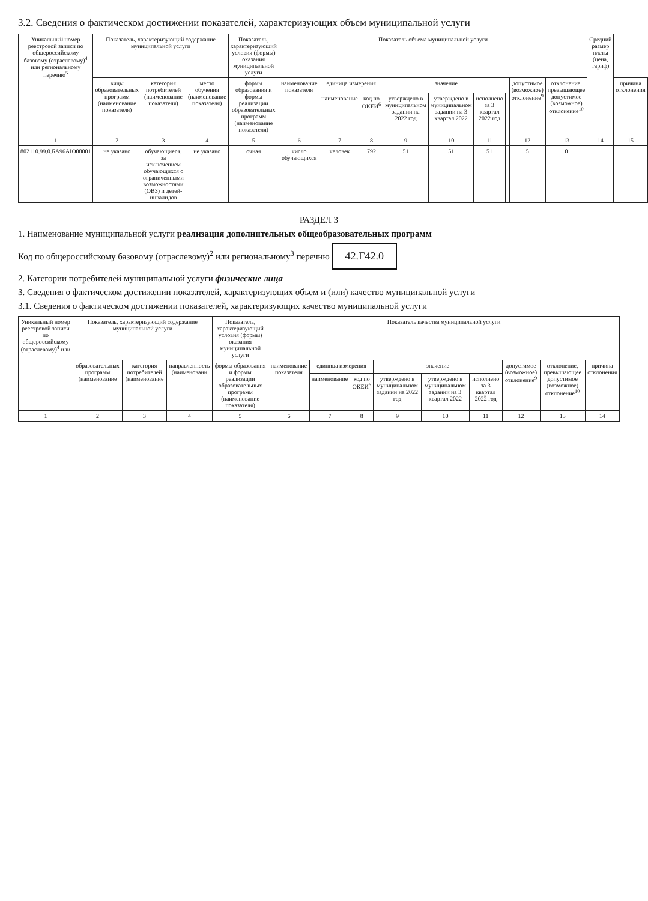3.2. Сведения о фактическом достижении показателей, характеризующих объем муниципальной услуги
| Уникальный номер реестровой записи по общероссийскому базовому (отраслевому)<sup>4</sup> или региональному перечню<sup>5</sup> | Показатель, характеризующий содержание муниципальной услуги | | | Показатель, характеризующий условия (формы) оказания муниципальной услуги | Показатель объема муниципальной услуги | | | | | | | | | Средний размер платы (цена, тариф) | |
| --- | --- | --- | --- | --- | --- | --- | --- | --- | --- | --- | --- | --- | --- | --- | --- |
| | виды образовательных программ (наименование показателя) | категория потребителей (наименование показателя) | место обучения (наименование показателя) | формы образования и формы реализации образовательных программ (наименование показателя) | наименование показателя | единица измерения | | значение | | | | допустимое (возможное) отклонение<sup>9</sup> | отклонение, превышающее допустимое (возможное) отклонение<sup>10</sup> | | причина отклонения |
| | | | | | | наименование | код по ОКЕИ<sup>6</sup> | утверждено в муниципальном задании на 2022 год | утверждено в муниципальном задании на 3 квартал 2022 | исполнено за 3 квартал 2022 год | | | | | |
| 1 | 2 | 3 | 4 | 5 | 6 | 7 | 8 | 9 | 10 | 11 | | 12 | 13 | 14 | 15 |
| 802110.99.0.БА96АЮ08001 | не указано | обучающиеся, за исключением обучающихся с ограниченными возможностями (ОВЗ) и детей-инвалидов | не указано | очная | число обучающихся | человек | 792 | 51 | 51 | 51 | | 5 | 0 | | |
РАЗДЕЛ 3
1. Наименование муниципальной услуги реализация дополнительных общеобразовательных программ
Код по общероссийскому базовому (отраслевому)<sup>2</sup> или региональному<sup>3</sup> перечню 42.Г42.0
2. Категории потребителей муниципальной услуги физические лица
3. Сведения о фактическом достижении показателей, характеризующих объем и (или) качество муниципальной услуги
3.1. Сведения о фактическом достижении показателей, характеризующих качество муниципальной услуги
| Уникальный номер реестровой записи по общероссийскому (отраслевому)<sup>4</sup> или | Показатель, характеризующий содержание муниципальной услуги | | | Показатель, характеризующий условия (формы) оказания муниципальной услуги | Показатель качества муниципальной услуги | | | | | | | | |
| --- | --- | --- | --- | --- | --- | --- | --- | --- | --- | --- | --- | --- | --- |
| | образовательных программ (наименование | категория потребителей (наименование | направленность (наименовани | формы образования и формы реализации образовательных программ (наименование показателя) | наименование показателя | единица измерения | | значение | | | допустимое (возможное) отклонение<sup>9</sup> | отклонение, превышающее допустимое (возможное) отклонение<sup>10</sup> | причина отклонения |
| | | | | | | наименование | код по ОКЕИ<sup>6</sup> | утверждено в муниципальном задании на 2022 год | утверждено в муниципальном задании на 3 квартал 2022 | исполнено за 3 квартал 2022 год | | | |
| 1 | 2 | 3 | 4 | 5 | 6 | 7 | 8 | 9 | 10 | 11 | 12 | 13 | 14 |